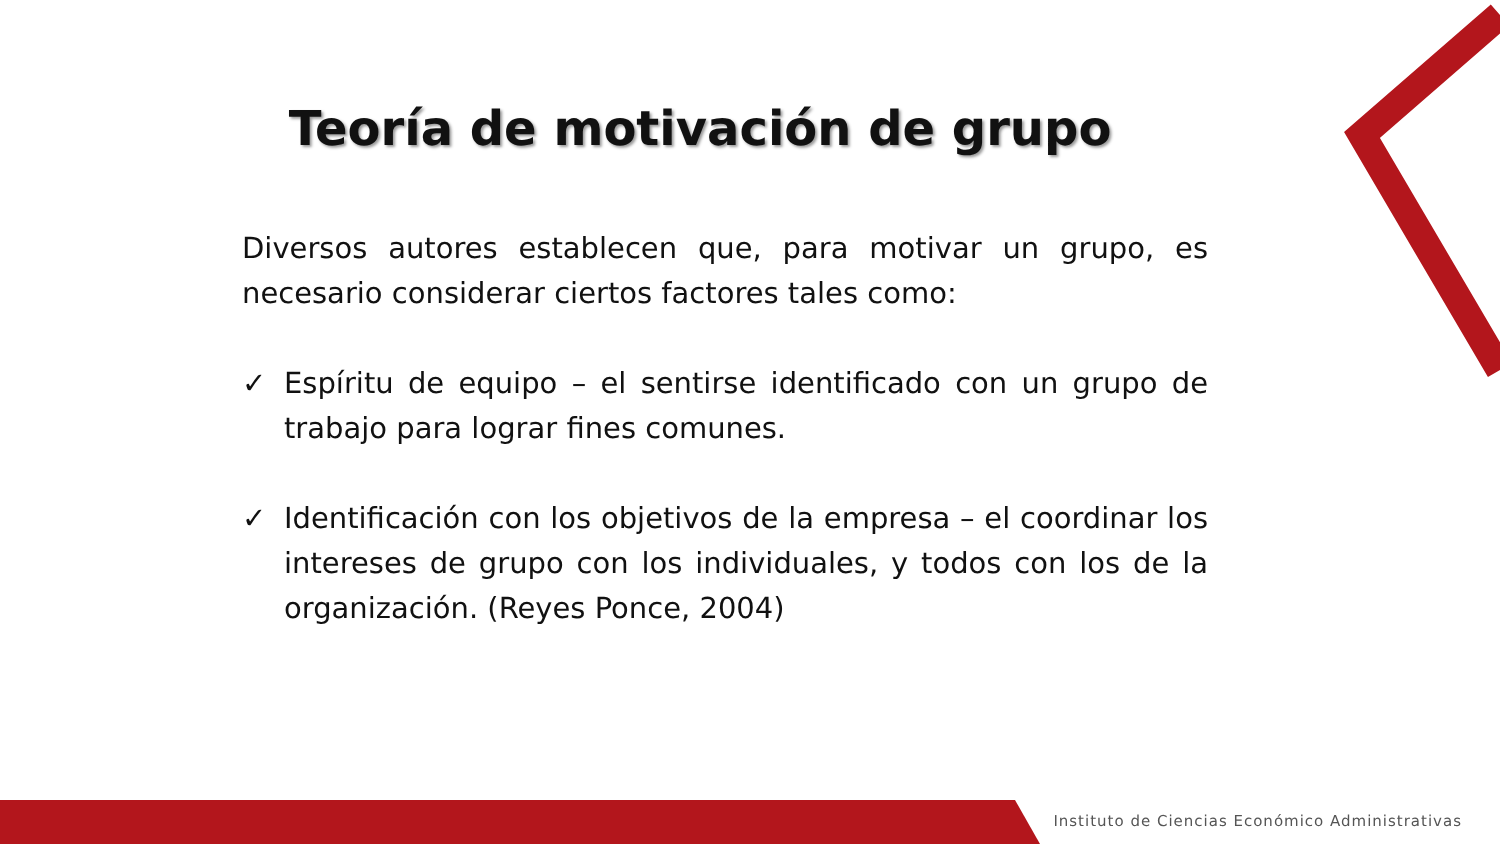Teoría de motivación de grupo
Diversos autores establecen que, para motivar un grupo, es necesario considerar ciertos factores tales como:
✓ Espíritu de equipo – el sentirse identificado con un grupo de trabajo para lograr fines comunes.
✓ Identificación con los objetivos de la empresa – el coordinar los intereses de grupo con los individuales, y todos con los de la organización. (Reyes Ponce, 2004)
Instituto de Ciencias Económico Administrativas